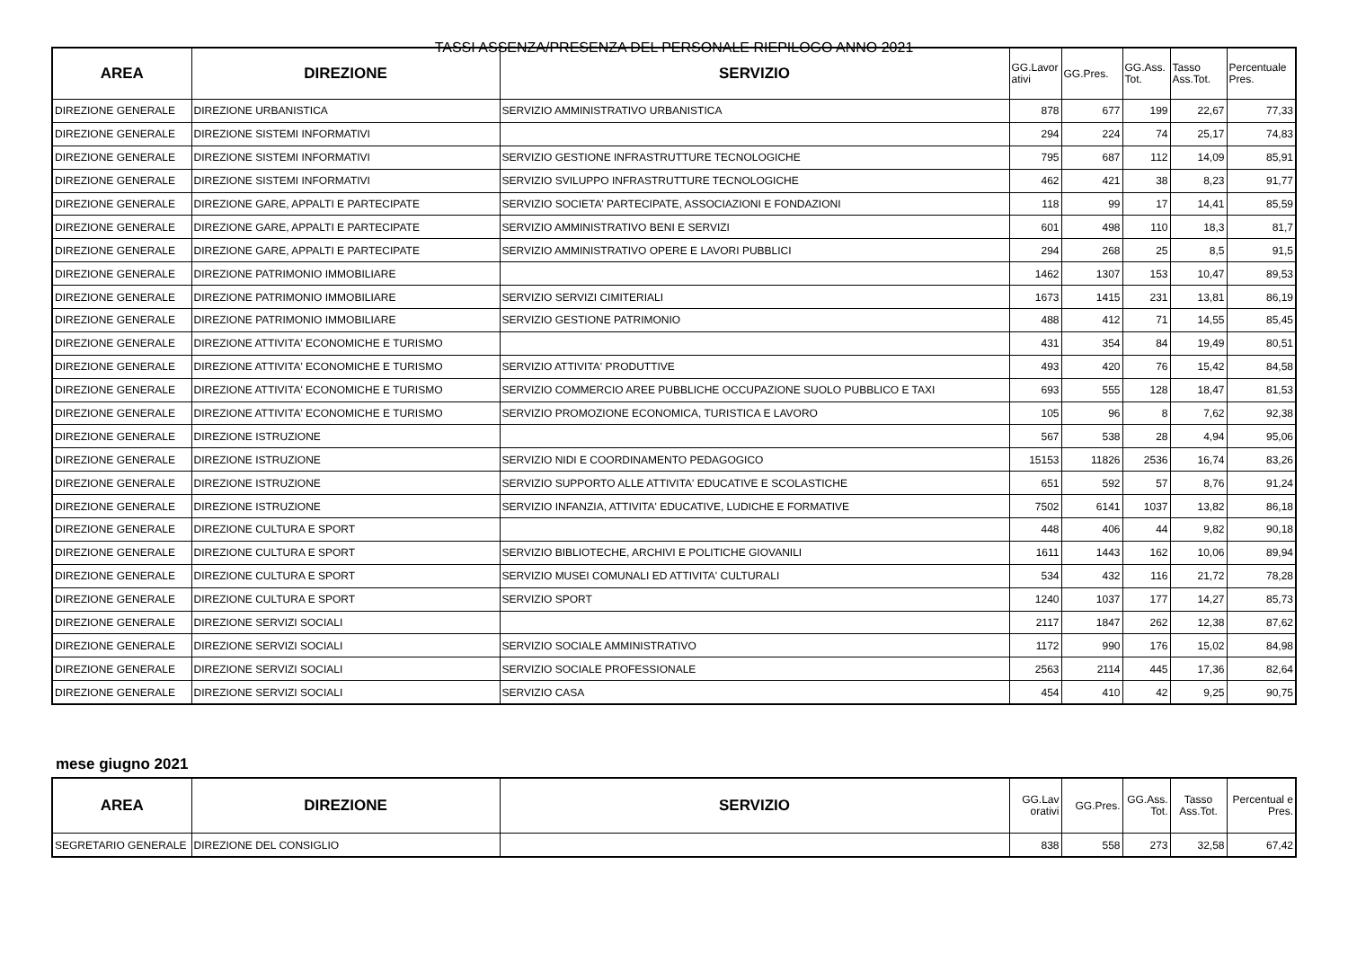TASSI ASSENZA/PRESENZA DEL PERSONALE RIEPILOGO ANNO 2021
| AREA | DIREZIONE | SERVIZIO | GG.Lavor ativi | GG.Pres. | GG.Ass. Tot. | Tasso Ass.Tot. | Percentuale Pres. |
| --- | --- | --- | --- | --- | --- | --- | --- |
| DIREZIONE GENERALE | DIREZIONE URBANISTICA | SERVIZIO AMMINISTRATIVO URBANISTICA | 878 | 677 | 199 | 22,67 | 77,33 |
| DIREZIONE GENERALE | DIREZIONE SISTEMI INFORMATIVI | | 294 | 224 | 74 | 25,17 | 74,83 |
| DIREZIONE GENERALE | DIREZIONE SISTEMI INFORMATIVI | SERVIZIO GESTIONE INFRASTRUTTURE TECNOLOGICHE | 795 | 687 | 112 | 14,09 | 85,91 |
| DIREZIONE GENERALE | DIREZIONE SISTEMI INFORMATIVI | SERVIZIO SVILUPPO INFRASTRUTTURE TECNOLOGICHE | 462 | 421 | 38 | 8,23 | 91,77 |
| DIREZIONE GENERALE | DIREZIONE GARE, APPALTI E PARTECIPATE | SERVIZIO SOCIETA' PARTECIPATE, ASSOCIAZIONI E FONDAZIONI | 118 | 99 | 17 | 14,41 | 85,59 |
| DIREZIONE GENERALE | DIREZIONE GARE, APPALTI E PARTECIPATE | SERVIZIO AMMINISTRATIVO BENI E SERVIZI | 601 | 498 | 110 | 18,3 | 81,7 |
| DIREZIONE GENERALE | DIREZIONE GARE, APPALTI E PARTECIPATE | SERVIZIO AMMINISTRATIVO OPERE E LAVORI PUBBLICI | 294 | 268 | 25 | 8,5 | 91,5 |
| DIREZIONE GENERALE | DIREZIONE PATRIMONIO IMMOBILIARE | | 1462 | 1307 | 153 | 10,47 | 89,53 |
| DIREZIONE GENERALE | DIREZIONE PATRIMONIO IMMOBILIARE | SERVIZIO SERVIZI CIMITERIALI | 1673 | 1415 | 231 | 13,81 | 86,19 |
| DIREZIONE GENERALE | DIREZIONE PATRIMONIO IMMOBILIARE | SERVIZIO GESTIONE PATRIMONIO | 488 | 412 | 71 | 14,55 | 85,45 |
| DIREZIONE GENERALE | DIREZIONE ATTIVITA' ECONOMICHE E TURISMO | | 431 | 354 | 84 | 19,49 | 80,51 |
| DIREZIONE GENERALE | DIREZIONE ATTIVITA' ECONOMICHE E TURISMO | SERVIZIO ATTIVITA' PRODUTTIVE | 493 | 420 | 76 | 15,42 | 84,58 |
| DIREZIONE GENERALE | DIREZIONE ATTIVITA' ECONOMICHE E TURISMO | SERVIZIO COMMERCIO AREE PUBBLICHE OCCUPAZIONE SUOLO PUBBLICO E TAXI | 693 | 555 | 128 | 18,47 | 81,53 |
| DIREZIONE GENERALE | DIREZIONE ATTIVITA' ECONOMICHE E TURISMO | SERVIZIO PROMOZIONE ECONOMICA, TURISTICA E LAVORO | 105 | 96 | 8 | 7,62 | 92,38 |
| DIREZIONE GENERALE | DIREZIONE ISTRUZIONE | | 567 | 538 | 28 | 4,94 | 95,06 |
| DIREZIONE GENERALE | DIREZIONE ISTRUZIONE | SERVIZIO NIDI E COORDINAMENTO PEDAGOGICO | 15153 | 11826 | 2536 | 16,74 | 83,26 |
| DIREZIONE GENERALE | DIREZIONE ISTRUZIONE | SERVIZIO SUPPORTO ALLE ATTIVITA' EDUCATIVE E SCOLASTICHE | 651 | 592 | 57 | 8,76 | 91,24 |
| DIREZIONE GENERALE | DIREZIONE ISTRUZIONE | SERVIZIO INFANZIA, ATTIVITA' EDUCATIVE, LUDICHE E FORMATIVE | 7502 | 6141 | 1037 | 13,82 | 86,18 |
| DIREZIONE GENERALE | DIREZIONE CULTURA E SPORT | | 448 | 406 | 44 | 9,82 | 90,18 |
| DIREZIONE GENERALE | DIREZIONE CULTURA E SPORT | SERVIZIO BIBLIOTECHE, ARCHIVI E POLITICHE GIOVANILI | 1611 | 1443 | 162 | 10,06 | 89,94 |
| DIREZIONE GENERALE | DIREZIONE CULTURA E SPORT | SERVIZIO MUSEI COMUNALI ED ATTIVITA' CULTURALI | 534 | 432 | 116 | 21,72 | 78,28 |
| DIREZIONE GENERALE | DIREZIONE CULTURA E SPORT | SERVIZIO SPORT | 1240 | 1037 | 177 | 14,27 | 85,73 |
| DIREZIONE GENERALE | DIREZIONE SERVIZI SOCIALI | | 2117 | 1847 | 262 | 12,38 | 87,62 |
| DIREZIONE GENERALE | DIREZIONE SERVIZI SOCIALI | SERVIZIO SOCIALE AMMINISTRATIVO | 1172 | 990 | 176 | 15,02 | 84,98 |
| DIREZIONE GENERALE | DIREZIONE SERVIZI SOCIALI | SERVIZIO SOCIALE PROFESSIONALE | 2563 | 2114 | 445 | 17,36 | 82,64 |
| DIREZIONE GENERALE | DIREZIONE SERVIZI SOCIALI | SERVIZIO CASA | 454 | 410 | 42 | 9,25 | 90,75 |
mese giugno 2021
| AREA | DIREZIONE | SERVIZIO | GG.Lav orativi | GG.Pres. | GG.Ass. Tot. | Tasso Ass.Tot. | Percentual e Pres. |
| --- | --- | --- | --- | --- | --- | --- | --- |
| SEGRETARIO GENERALE | DIREZIONE DEL CONSIGLIO | | 838 | 558 | 273 | 32,58 | 67,42 |